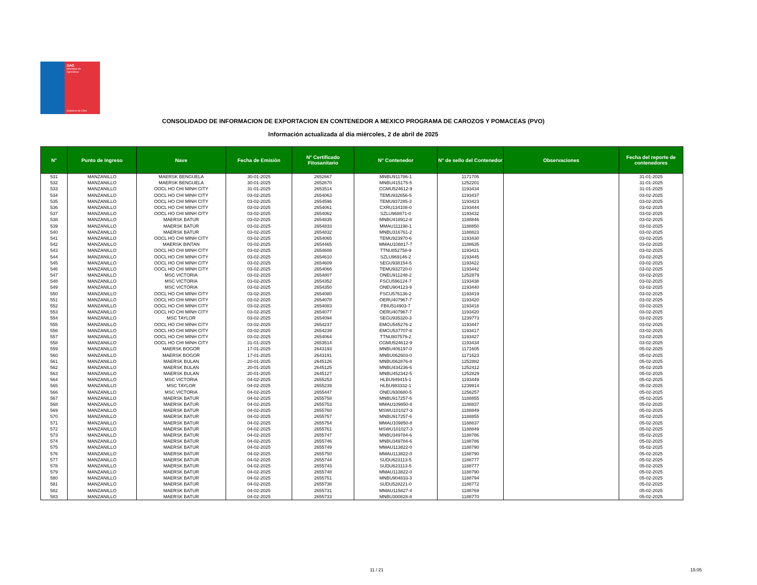SAG
Ministerio de
Agricultura
Gobierno de Chile
CONSOLIDADO DE INFORMACION DE EXPORTACION EN CONTENEDOR A MEXICO PROGRAMA DE CAROZOS Y POMACEAS (PVO)
Información actualizada al día miércoles, 2 de abril de 2025
| N° | Punto de Ingreso | Nave | Fecha de Emisión | N° Certificado Fitosanitario | N° Contenedor | N° de sello del Contenedor | Observaciones | Fecha del reporte de contenedores |
| --- | --- | --- | --- | --- | --- | --- | --- | --- |
| 531 | MANZANILLO | MAERSK BENGUELA | 30-01-2025 | 2652667 | MNBU911786-1 | 1171705 | | 31-01-2025 |
| 532 | MANZANILLO | MAERSK BENGUELA | 30-01-2025 | 2652670 | MNBU415175-5 | 1252201 | | 31-01-2025 |
| 533 | MANZANILLO | OOCL HO CHI MINH CITY | 31-01-2025 | 2653514 | CGMU524612-9 | 1193434 | | 31-01-2025 |
| 534 | MANZANILLO | OOCL HO CHI MINH CITY | 03-02-2025 | 2654063 | TEMU932656-5 | 1193437 | | 03-02-2025 |
| 535 | MANZANILLO | OOCL HO CHI MINH CITY | 03-02-2025 | 2654596 | TEMU937285-3 | 1193423 | | 03-02-2025 |
| 536 | MANZANILLO | OOCL HO CHI MINH CITY | 03-02-2025 | 2654061 | CXRU134108-0 | 1193444 | | 03-02-2025 |
| 537 | MANZANILLO | OOCL HO CHI MINH CITY | 03-02-2025 | 2654062 | SZLU968871-0 | 1193432 | | 03-02-2025 |
| 538 | MANZANILLO | MAERSK BATUR | 03-02-2025 | 2654835 | MNBU418912-8 | 1188846 | | 03-02-2025 |
| 539 | MANZANILLO | MAERSK BATUR | 03-02-2025 | 2654833 | MMAU111198-1 | 1188850 | | 03-02-2025 |
| 540 | MANZANILLO | MAERSK BATUR | 03-02-2025 | 2654832 | MNBU316761-2 | 1188823 | | 03-02-2025 |
| 541 | MANZANILLO | OOCL HO CHI MINH CITY | 03-02-2025 | 2654065 | TEMU923970-6 | 1193430 | | 03-02-2025 |
| 542 | MANZANILLO | MAERSK BINTAN | 03-02-2025 | 2654465 | MMAU108817-7 | 1188635 | | 03-02-2025 |
| 543 | MANZANILLO | OOCL HO CHI MINH CITY | 03-02-2025 | 2654608 | TTNU852758-9 | 1193421 | | 03-02-2025 |
| 544 | MANZANILLO | OOCL HO CHI MINH CITY | 03-02-2025 | 2654610 | SZLU969146-2 | 1193445 | | 03-02-2025 |
| 545 | MANZANILLO | OOCL HO CHI MINH CITY | 03-02-2025 | 2654609 | SEGU938154-5 | 1193422 | | 03-02-2025 |
| 546 | MANZANILLO | OOCL HO CHI MINH CITY | 03-02-2025 | 2654066 | TEMU932720-0 | 1193442 | | 03-02-2025 |
| 547 | MANZANILLO | MSC VICTORIA | 03-02-2025 | 2654807 | ONEU911248-2 | 1252879 | | 03-02-2025 |
| 548 | MANZANILLO | MSC VICTORIA | 03-02-2025 | 2654352 | FSCU596124-7 | 1193438 | | 03-02-2025 |
| 549 | MANZANILLO | MSC VICTORIA | 03-02-2025 | 2654350 | ONEU904123-9 | 1193440 | | 03-02-2025 |
| 550 | MANZANILLO | OOCL HO CHI MINH CITY | 03-02-2025 | 2654080 | FSCU576136-2 | 1193419 | | 03-02-2025 |
| 551 | MANZANILLO | OOCL HO CHI MINH CITY | 03-02-2025 | 2654078 | OERU407967-7 | 1193420 | | 03-02-2025 |
| 552 | MANZANILLO | OOCL HO CHI MINH CITY | 03-02-2025 | 2654083 | FBIU514903-7 | 1193418 | | 03-02-2025 |
| 553 | MANZANILLO | OOCL HO CHI MINH CITY | 03-02-2025 | 2654077 | OERU407967-7 | 1193420 | | 03-02-2025 |
| 554 | MANZANILLO | MSC TAYLOR | 03-02-2025 | 2654094 | SEGU935320-3 | 1239773 | | 03-02-2025 |
| 555 | MANZANILLO | OOCL HO CHI MINH CITY | 03-02-2025 | 2654237 | EMCU545276-2 | 1193447 | | 03-02-2025 |
| 556 | MANZANILLO | OOCL HO CHI MINH CITY | 03-02-2025 | 2654239 | EMCU537707-8 | 1193417 | | 03-02-2025 |
| 557 | MANZANILLO | OOCL HO CHI MINH CITY | 03-02-2025 | 2654064 | TTNU807579-2 | 1193427 | | 03-02-2025 |
| 558 | MANZANILLO | OOCL HO CHI MINH CITY | 31-01-2025 | 2653514 | CGMU524612-9 | 1193434 | | 03-02-2025 |
| 559 | MANZANILLO | MAERSK BOGOR | 17-01-2025 | 2643193 | MNBU406197-0 | 1171605 | | 05-02-2025 |
| 560 | MANZANILLO | MAERSK BOGOR | 17-01-2025 | 2643191 | MNBU062603-0 | 1171623 | | 05-02-2025 |
| 561 | MANZANILLO | MAERSK BULAN | 20-01-2025 | 2645126 | MNBU062876-8 | 1252882 | | 05-02-2025 |
| 562 | MANZANILLO | MAERSK BULAN | 20-01-2025 | 2645125 | MNBU434236-6 | 1252412 | | 05-02-2025 |
| 563 | MANZANILLO | MAERSK BULAN | 20-01-2025 | 2645127 | MNBU452342-5 | 1252829 | | 05-02-2025 |
| 564 | MANZANILLO | MSC VICTORIA | 04-02-2025 | 2655253 | HLBU949415-1 | 1193449 | | 05-02-2025 |
| 565 | MANZANILLO | MSC TAYLOR | 04-02-2025 | 2655239 | HLBU983332-1 | 1239914 | | 05-02-2025 |
| 566 | MANZANILLO | MSC VICTORIA | 04-02-2025 | 2655447 | ONEU930680-5 | 1256257 | | 05-02-2025 |
| 567 | MANZANILLO | MAERSK BATUR | 04-02-2025 | 2655758 | MNBU917257-6 | 1188855 | | 05-02-2025 |
| 568 | MANZANILLO | MAERSK BATUR | 04-02-2025 | 2655753 | MMAU109850-8 | 1188837 | | 05-02-2025 |
| 569 | MANZANILLO | MAERSK BATUR | 04-02-2025 | 2655760 | MSWU101027-3 | 1188849 | | 05-02-2025 |
| 570 | MANZANILLO | MAERSK BATUR | 04-02-2025 | 2655757 | MNBU917257-6 | 1188855 | | 05-02-2025 |
| 571 | MANZANILLO | MAERSK BATUR | 04-02-2025 | 2655754 | MMAU109850-8 | 1188837 | | 05-02-2025 |
| 572 | MANZANILLO | MAERSK BATUR | 04-02-2025 | 2655761 | MSWU101027-3 | 1188849 | | 05-02-2025 |
| 573 | MANZANILLO | MAERSK BATUR | 04-02-2025 | 2655747 | MNBU349784-6 | 1188786 | | 05-02-2025 |
| 574 | MANZANILLO | MAERSK BATUR | 04-02-2025 | 2655746 | MNBU349784-6 | 1188786 | | 05-02-2025 |
| 575 | MANZANILLO | MAERSK BATUR | 04-02-2025 | 2655749 | MMAU113822-0 | 1188790 | | 05-02-2025 |
| 576 | MANZANILLO | MAERSK BATUR | 04-02-2025 | 2655750 | MMAU113822-0 | 1188790 | | 05-02-2025 |
| 577 | MANZANILLO | MAERSK BATUR | 04-02-2025 | 2655744 | SUDU623113-5 | 1188777 | | 05-02-2025 |
| 578 | MANZANILLO | MAERSK BATUR | 04-02-2025 | 2655743 | SUDU623113-5 | 1188777 | | 05-02-2025 |
| 579 | MANZANILLO | MAERSK BATUR | 04-02-2025 | 2655748 | MMAU113822-0 | 1188790 | | 05-02-2025 |
| 580 | MANZANILLO | MAERSK BATUR | 04-02-2025 | 2655751 | MNBU904833-3 | 1188794 | | 05-02-2025 |
| 581 | MANZANILLO | MAERSK BATUR | 04-02-2025 | 2655738 | SUDU528221-0 | 1188772 | | 05-02-2025 |
| 582 | MANZANILLO | MAERSK BATUR | 04-02-2025 | 2655731 | MMAU115827-4 | 1188769 | | 05-02-2025 |
| 583 | MANZANILLO | MAERSK BATUR | 04-02-2025 | 2655733 | MNBU300828-8 | 1188770 | | 05-02-2025 |
11 / 21 15:05